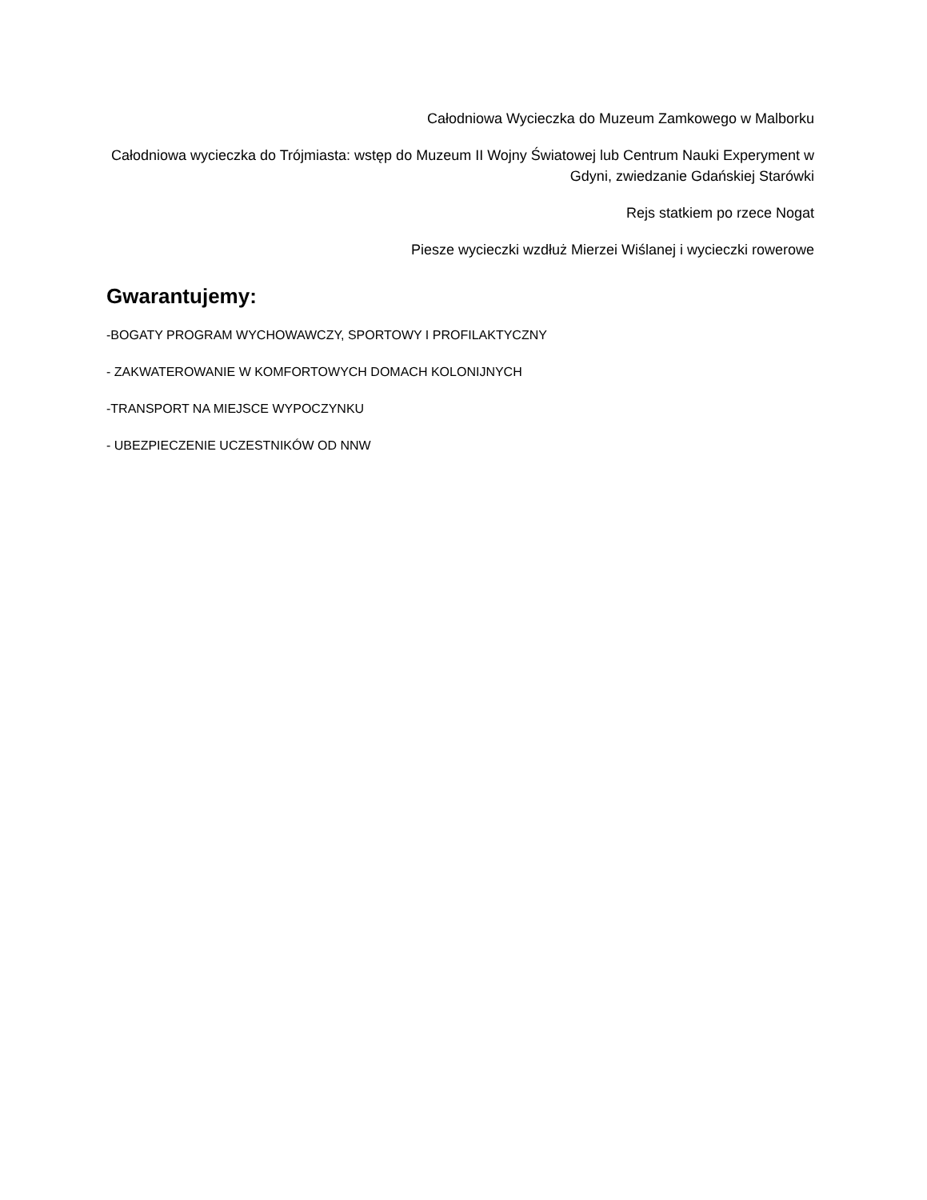Całodniowa Wycieczka do Muzeum Zamkowego w Malborku
Całodniowa wycieczka do Trójmiasta: wstęp do Muzeum II Wojny Światowej lub Centrum Nauki Experyment w Gdyni, zwiedzanie Gdańskiej Starówki
Rejs statkiem po rzece Nogat
Piesze wycieczki wzdłuż Mierzei Wiślanej i wycieczki rowerowe
Gwarantujemy:
-BOGATY PROGRAM WYCHOWAWCZY, SPORTOWY I PROFILAKTYCZNY
- ZAKWATEROWANIE W KOMFORTOWYCH DOMACH KOLONIJNYCH
-TRANSPORT NA MIEJSCE WYPOCZYNKU
- UBEZPIECZENIE UCZESTNIKÓW OD NNW